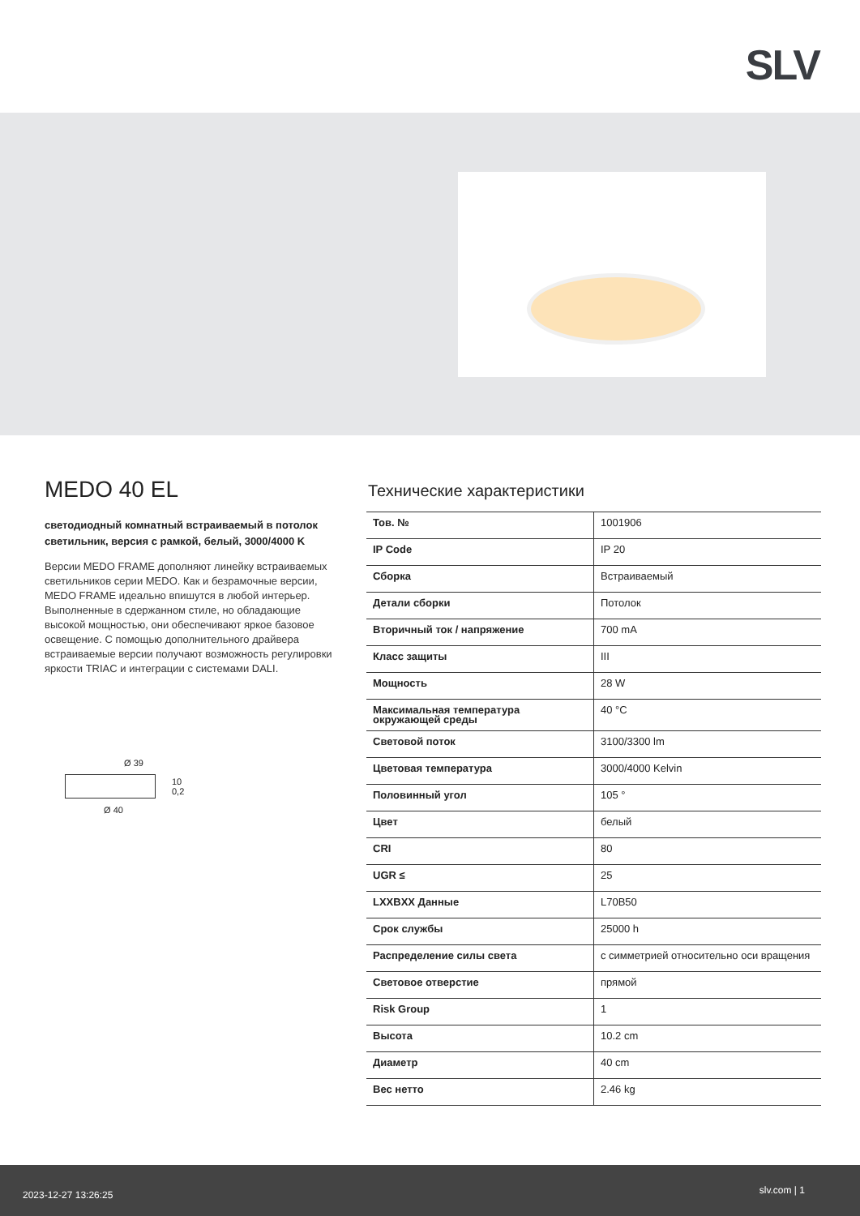SLV
MEDO 40 EL
светодиодный комнатный встраиваемый в потолок светильник, версия с рамкой, белый, 3000/4000 K
Версии MEDO FRAME дополняют линейку встраиваемых светильников серии MEDO. Как и безрамочные версии, MEDO FRAME идеально впишутся в любой интерьер. Выполненные в сдержанном стиле, но обладающие высокой мощностью, они обеспечивают яркое базовое освещение. С помощью дополнительного драйвера встраиваемые версии получают возможность регулировки яркости TRIAC и интеграции с системами DALI.
Ø 39
10
0,2
Ø 40
Технические характеристики
| Тов. № | 1001906 |
| IP Code | IP 20 |
| Сборка | Встраиваемый |
| Детали сборки | Потолок |
| Вторичный ток / напряжение | 700 mA |
| Класс защиты | III |
| Мощность | 28 W |
| Максимальная температура окружающей среды | 40 °C |
| Световой поток | 3100/3300 lm |
| Цветовая температура | 3000/4000 Kelvin |
| Половинный угол | 105 ° |
| Цвет | белый |
| CRI | 80 |
| UGR ≤ | 25 |
| LXXBXX Данные | L70B50 |
| Срок службы | 25000 h |
| Распределение силы света | с симметрией относительно оси вращения |
| Световое отверстие | прямой |
| Risk Group | 1 |
| Высота | 10.2 cm |
| Диаметр | 40 cm |
| Вес нетто | 2.46 kg |
2023-12-27 13:26:25 slv.com | 1